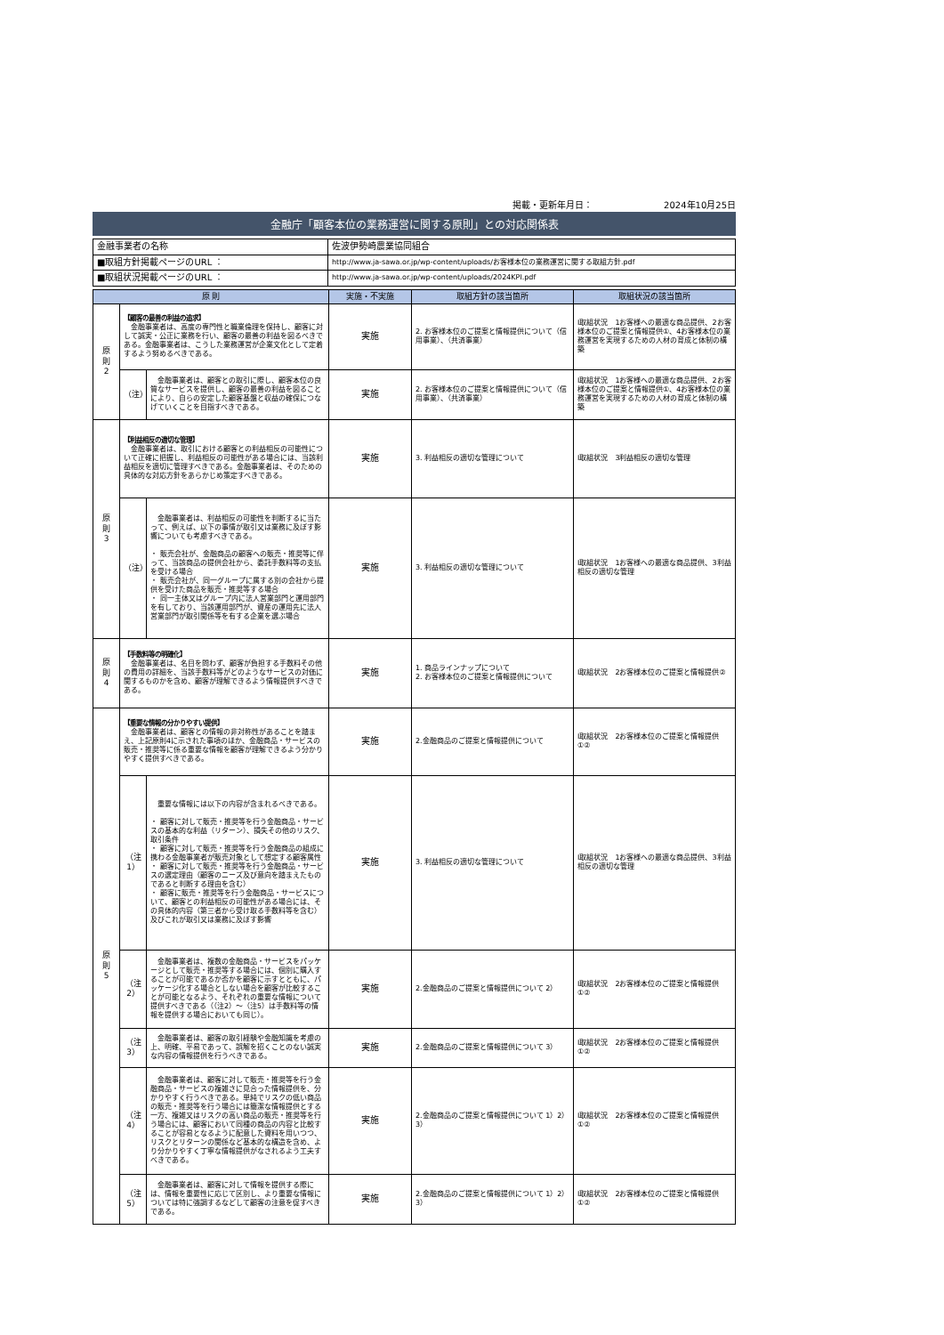掲載・更新年月日： 2024年10月25日
金融庁「顧客本位の業務運営に関する原則」との対応関係表
| 金融事業者の名称 | 佐波伊勢崎農業協同組合 |
| ■取組方針掲載ページのURL ： | http://www.ja-sawa.or.jp/wp-content/uploads/お客様本位の業務運営に関する取組方針.pdf |
| ■取組状況掲載ページのURL ： | http://www.ja-sawa.or.jp/wp-content/uploads/2024KPI.pdf |
| 原 則 | | | 実施・不実施 | 取組方針の該当箇所 | 取組状況の該当箇所 |
| --- | --- | --- | --- | --- | --- |
| 原 則 2 | 【顧客の最善の利益の追求】 金融事業者は、高度の専門性と職業倫理を保持し、顧客に対して誠実・公正に業務を行い、顧客の最善の利益を図るべきである。金融事業者は、こうした業務運営が企業文化として定着するよう努めるべきである。 | | 実施 | 2. お客様本位のご提案と情報提供について（信用事業）、（共済事業） | Ⅰ取組状況 1お客様への最適な商品提供、2お客様本位のご提案と情報提供①、4お客様本位の業務運営を実現するための人材の育成と体制の構築 |
| | （注） | 金融事業者は、顧客との取引に際し、顧客本位の良質なサービスを提供し、顧客の最善の利益を図ることにより、自らの安定した顧客基盤と収益の確保につなげていくことを目指すべきである。 | 実施 | 2. お客様本位のご提案と情報提供について（信用事業）、（共済事業） | Ⅰ取組状況 1お客様への最適な商品提供、2お客様本位のご提案と情報提供①、4お客様本位の業務運営を実現するための人材の育成と体制の構築 |
| 原 則 3 | 【利益相反の適切な管理】 金融事業者は、取引における顧客との利益相反の可能性について正確に把握し、利益相反の可能性がある場合には、当該利益相反を適切に管理すべきである。金融事業者は、そのための具体的な対応方針をあらかじめ策定すべきである。 | | 実施 | 3. 利益相反の適切な管理について | Ⅰ取組状況 3利益相反の適切な管理 |
| | （注） | 金融事業者は、利益相反の可能性を判断するに当たって、例えば、以下の事情が取引又は業務に及ぼす影響についても考慮すべきである。 ・ 販売会社が、金融商品の顧客への販売・推奨等に伴って、当該商品の提供会社から、委託手数料等の支払を受ける場合 ・ 販売会社が、同一グループに属する別の会社から提供を受けた商品を販売・推奨等する場合 ・ 同一主体又はグループ内に法人営業部門と運用部門を有しており、当該運用部門が、資産の運用先に法人営業部門が取引関係等を有する企業を選ぶ場合 | 実施 | 3. 利益相反の適切な管理について | Ⅰ取組状況 1お客様への最適な商品提供、3利益相反の適切な管理 |
| 原 則 4 | 【手数料等の明確化】 金融事業者は、名目を問わず、顧客が負担する手数料その他の費用の詳細を、当該手数料等がどのようなサービスの対価に関するものかを含め、顧客が理解できるよう情報提供すべきである。 | | 実施 | 1. 商品ラインナップについて 2. お客様本位のご提案と情報提供について | Ⅰ取組状況 2お客様本位のご提案と情報提供② |
| 原 則 5 | 【重要な情報の分かりやすい提供】 金融事業者は、顧客との情報の非対称性があることを踏まえ、上記原則4に示された事項のほか、金融商品・サービスの販売・推奨等に係る重要な情報を顧客が理解できるよう分かりやすく提供すべきである。 | | 実施 | 2.金融商品のご提案と情報提供について | Ⅰ取組状況 2お客様本位のご提案と情報提供①② |
| | （注1） | 重要な情報には以下の内容が含まれるべきである。 ・ 顧客に対して販売・推奨等を行う金融商品・サービスの基本的な利益（リターン）、損失その他のリスク、取引条件 ・ 顧客に対して販売・推奨等を行う金融商品の組成に携わる金融事業者が販売対象として想定する顧客属性 ・ 顧客に対して販売・推奨等を行う金融商品・サービスの選定理由（顧客のニーズ及び意向を踏まえたものであると判断する理由を含む） ・ 顧客に販売・推奨等を行う金融商品・サービスについて、顧客との利益相反の可能性がある場合には、その具体的内容（第三者から受け取る手数料等を含む）及びこれが取引又は業務に及ぼす影響 | 実施 | 3. 利益相反の適切な管理について | Ⅰ取組状況 1お客様への最適な商品提供、3利益相反の適切な管理 |
| | （注2） | 金融事業者は、複数の金融商品・サービスをパッケージとして販売・推奨等する場合には、個別に購入することが可能であるか否かを顧客に示すとともに、パッケージ化する場合としない場合を顧客が比較することが可能となるよう、それぞれの重要な情報について提供すべきである（（注2）～（注5）は手数料等の情報を提供する場合においても同じ）。 | 実施 | 2.金融商品のご提案と情報提供について 2） | Ⅰ取組状況 2お客様本位のご提案と情報提供①② |
| | （注3） | 金融事業者は、顧客の取引経験や金融知識を考慮の上、明確、平易であって、誤解を招くことのない誠実な内容の情報提供を行うべきである。 | 実施 | 2.金融商品のご提案と情報提供について 3） | Ⅰ取組状況 2お客様本位のご提案と情報提供①② |
| | （注4） | 金融事業者は、顧客に対して販売・推奨等を行う金融商品・サービスの複雑さに見合った情報提供を、分かりやすく行うべきである。単純でリスクの低い商品の販売・推奨等を行う場合には簡潔な情報提供とする一方、複雑又はリスクの高い商品の販売・推奨等を行う場合には、顧客において同種の商品の内容と比較することが容易となるように配意した資料を用いつつ、リスクとリターンの関係など基本的な構造を含め、より分かりやすく丁寧な情報提供がなされるよう工夫すべきである。 | 実施 | 2.金融商品のご提案と情報提供について 1）2）3） | Ⅰ取組状況 2お客様本位のご提案と情報提供①② |
| | （注5） | 金融事業者は、顧客に対して情報を提供する際には、情報を重要性に応じて区別し、より重要な情報については特に強調するなどして顧客の注意を促すべきである。 | 実施 | 2.金融商品のご提案と情報提供について 1）2）3） | Ⅰ取組状況 2お客様本位のご提案と情報提供①② |